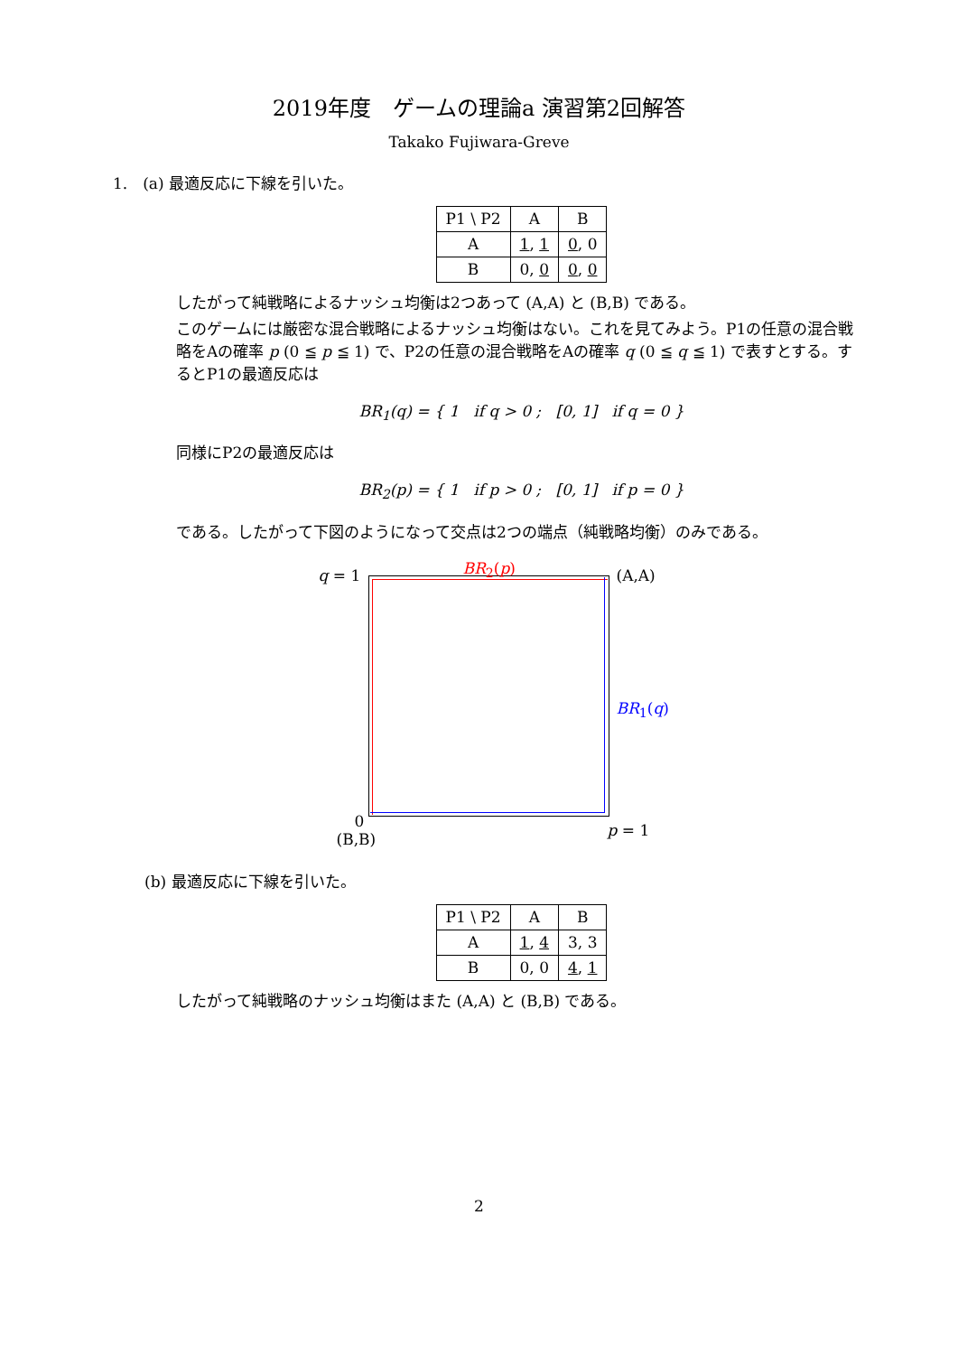2019年度　ゲームの理論a 演習第2回解答
Takako Fujiwara-Greve
1.　(a) 最適反応に下線を引いた。
| P1 \ P2 | A | B |
| --- | --- | --- |
| A | 1 , 1 | 0 , 0 |
| B | 0, 0 | 0 , 0 |
したがって純戦略によるナッシュ均衡は2つあって (A,A) と (B,B) である。
このゲームには厳密な混合戦略によるナッシュ均衡はない。これを見てみよう。P1の任意の混合戦略をAの確率 p (0 ≦ p ≦ 1) で、P2の任意の混合戦略をAの確率 q (0 ≦ q ≦ 1) で表すとする。するとP1の最適反応は
BR<sub>1</sub>(q) = { 1 if q > 0 ; [0, 1] if q = 0 }
同様にP2の最適反応は
BR<sub>2</sub>(p) = { 1 if p > 0 ; [0, 1] if p = 0 }
である。したがって下図のようになって交点は2つの端点（純戦略均衡）のみである。
q = 1 BR<sub>2</sub>(p) (A,A)
BR<sub>1</sub>(q)
0
(B,B) p = 1
(b) 最適反応に下線を引いた。
| P1 \ P2 | A | B |
| --- | --- | --- |
| A | 1 , 4 | 3, 3 |
| B | 0, 0 | 4 , 1 |
したがって純戦略のナッシュ均衡はまた (A,A) と (B,B) である。
2